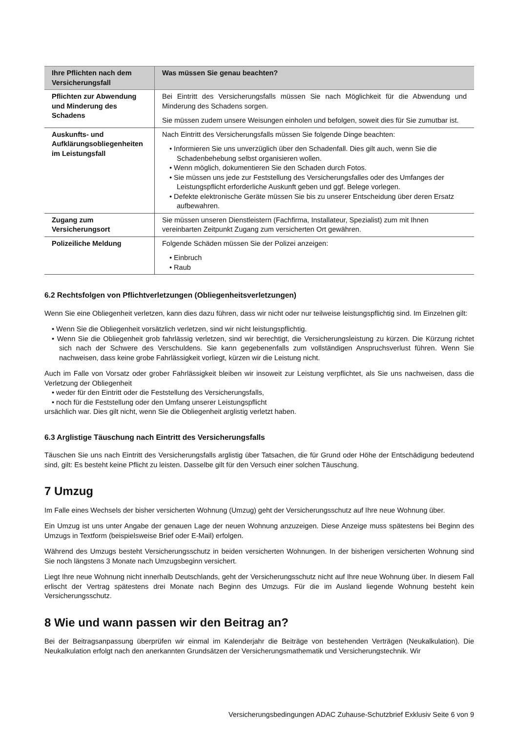| Ihre Pflichten nach dem Versicherungsfall | Was müssen Sie genau beachten? |
| --- | --- |
| Pflichten zur Abwendung und Minderung des Schadens | Bei Eintritt des Versicherungsfalls müssen Sie nach Möglichkeit für die Abwendung und Minderung des Schadens sorgen. Sie müssen zudem unsere Weisungen einholen und befolgen, soweit dies für Sie zumutbar ist. |
| Auskunfts- und Aufklärungsobliegenheiten im Leistungsfall | Nach Eintritt des Versicherungsfalls müssen Sie folgende Dinge beachten: • Informieren Sie uns unverzüglich über den Schadenfall. Dies gilt auch, wenn Sie die Schadenbehebung selbst organisieren wollen. • Wenn möglich, dokumentieren Sie den Schaden durch Fotos. • Sie müssen uns jede zur Feststellung des Versicherungsfalles oder des Umfanges der Leistungspflicht erforderliche Auskunft geben und ggf. Belege vorlegen. • Defekte elektronische Geräte müssen Sie bis zu unserer Entscheidung über deren Ersatz aufbewahren. |
| Zugang zum Versicherungsort | Sie müssen unseren Dienstleistern (Fachfirma, Installateur, Spezialist) zum mit Ihnen vereinbarten Zeitpunkt Zugang zum versicherten Ort gewähren. |
| Polizeiliche Meldung | Folgende Schäden müssen Sie der Polizei anzeigen: • Einbruch • Raub |
6.2 Rechtsfolgen von Pflichtverletzungen (Obliegenheitsverletzungen)
Wenn Sie eine Obliegenheit verletzen, kann dies dazu führen, dass wir nicht oder nur teilweise leistungspflichtig sind. Im Einzelnen gilt:
• Wenn Sie die Obliegenheit vorsätzlich verletzen, sind wir nicht leistungspflichtig.
• Wenn Sie die Obliegenheit grob fahrlässig verletzen, sind wir berechtigt, die Versicherungsleistung zu kürzen. Die Kürzung richtet sich nach der Schwere des Verschuldens. Sie kann gegebenenfalls zum vollständigen Anspruchsverlust führen. Wenn Sie nachweisen, dass keine grobe Fahrlässigkeit vorliegt, kürzen wir die Leistung nicht.
Auch im Falle von Vorsatz oder grober Fahrlässigkeit bleiben wir insoweit zur Leistung verpflichtet, als Sie uns nachweisen, dass die Verletzung der Obliegenheit
• weder für den Eintritt oder die Feststellung des Versicherungsfalls,
• noch für die Feststellung oder den Umfang unserer Leistungspflicht
ursächlich war. Dies gilt nicht, wenn Sie die Obliegenheit arglistig verletzt haben.
6.3 Arglistige Täuschung nach Eintritt des Versicherungsfalls
Täuschen Sie uns nach Eintritt des Versicherungsfalls arglistig über Tatsachen, die für Grund oder Höhe der Entschädigung bedeutend sind, gilt: Es besteht keine Pflicht zu leisten. Dasselbe gilt für den Versuch einer solchen Täuschung.
7 Umzug
Im Falle eines Wechsels der bisher versicherten Wohnung (Umzug) geht der Versicherungsschutz auf Ihre neue Wohnung über.
Ein Umzug ist uns unter Angabe der genauen Lage der neuen Wohnung anzuzeigen. Diese Anzeige muss spätestens bei Beginn des Umzugs in Textform (beispielsweise Brief oder E-Mail) erfolgen.
Während des Umzugs besteht Versicherungsschutz in beiden versicherten Wohnungen. In der bisherigen versicherten Wohnung sind Sie noch längstens 3 Monate nach Umzugsbeginn versichert.
Liegt Ihre neue Wohnung nicht innerhalb Deutschlands, geht der Versicherungsschutz nicht auf Ihre neue Wohnung über. In diesem Fall erlischt der Vertrag spätestens drei Monate nach Beginn des Umzugs. Für die im Ausland liegende Wohnung besteht kein Versicherungsschutz.
8 Wie und wann passen wir den Beitrag an?
Bei der Beitragsanpassung überprüfen wir einmal im Kalenderjahr die Beiträge von bestehenden Verträgen (Neukalkulation). Die Neukalkulation erfolgt nach den anerkannten Grundsätzen der Versicherungsmathematik und Versicherungstechnik. Wir
Versicherungsbedingungen ADAC Zuhause-Schutzbrief Exklusiv Seite 6 von 9